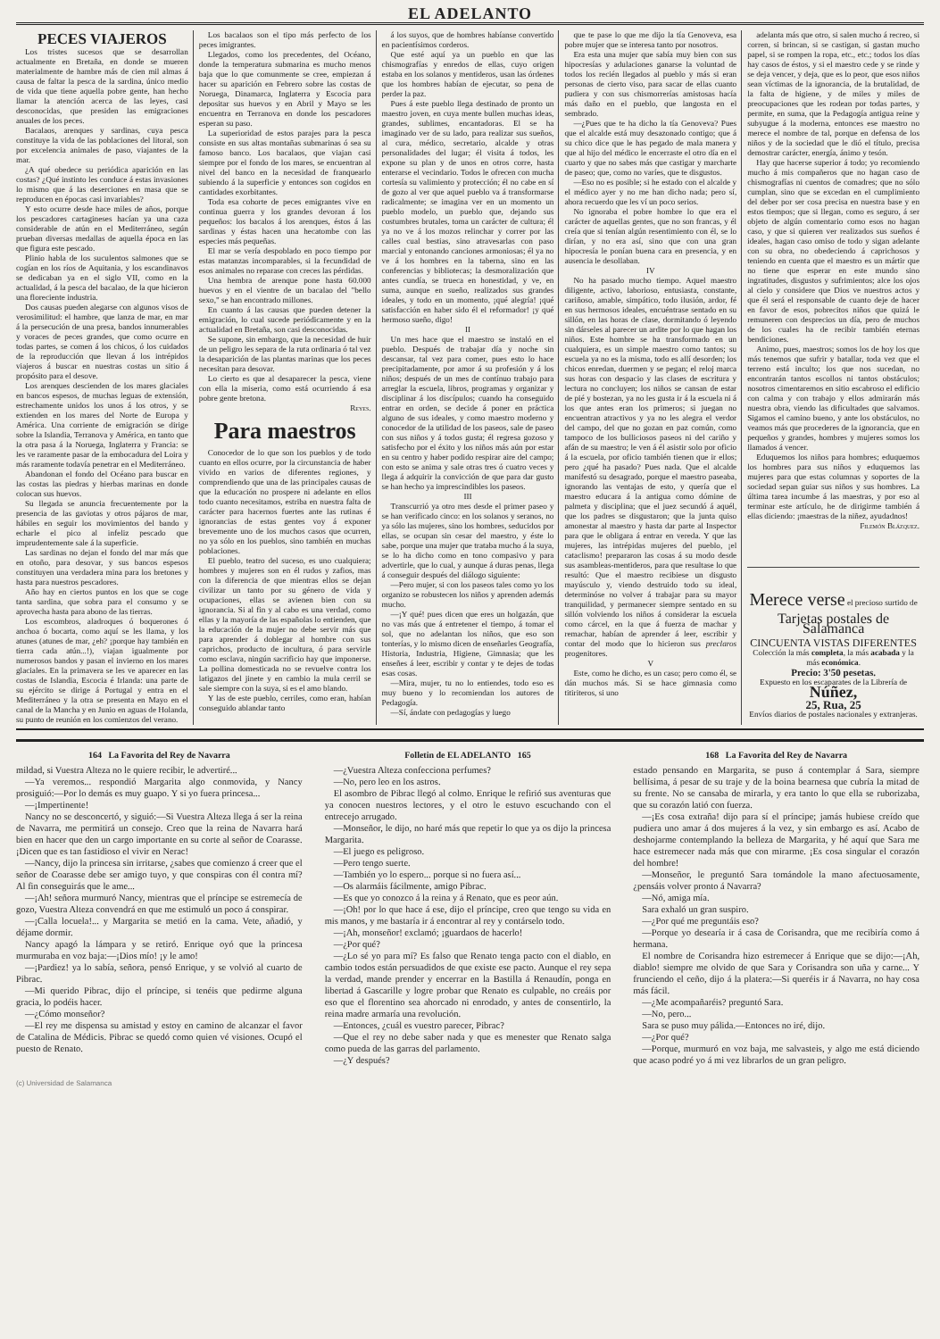EL ADELANTO
PECES VIAJEROS
Los tristes sucesos que se desarrollan actualmente en Bretaña, en donde se mueren materialmente de hambre más de cien mil almas á causa de faltar la pesca de la sardina, único medio de vida que tiene aquella pobre gente, han hecho llamar la atención acerca de las leyes, casi desconocidas, que presiden las emigraciones anuales de los peces.
Bacalaos, arenques y sardinas, cuya pesca constituye la vida de las poblaciones del litoral, son por excelencia animales de paso, viajantes de la mar.
¿A qué obedece su periódica aparición en las costas? ¿Qué instinto les conduce á estas invasiones lo mismo que á las deserciones en masa que se reproducen en épocas casi invariables?
Y esto ocurre desde hace miles de años, porque los pescadores cartagineses hacían ya una caza considerable de atún en el Mediterráneo, según prueban diversas medallas de aquella época en las que figura este pescado.
Plinio habla de los suculentos salmones que se cogían en los ríos de Aquitania, y los escandinavos se dedicaban ya en el siglo VII, como en la actualidad, á la pesca del bacalao, de la que hicieron una floreciente industria.
Dos causas pueden alegarse con algunos visos de verosimilitud: el hambre, que lanza de mar, en mar á la persecución de una presa, bandos innumerables y voraces de peces grandes, que como ocurre en todas partes, se comen á los chicos, ó los cuidados de la reproducción que llevan á los intrépidos viajeros á buscar en nuestras costas un sitio á propósito para el desove.
Los arenques descienden de los mares glaciales en bancos espesos, de muchas leguas de extensión, estrechamente unidos los unos á los otros, y se extienden en los mares del Norte de Europa y América. Una corriente de emigración se dirige sobre la Islandia, Terranova y América, en tanto que la otra pasa á la Noruega, Inglaterra y Francia: se les ve raramente pasar de la embocadura del Loira y más raramente todavía penetrar en el Mediterráneo.
Abandonan el fondo del Océano para buscar en las costas las piedras y hierbas marinas en donde colocan sus huevos.
Su llegada se anuncia frecuentemente por la presencia de las gaviotas y otros pájaros de mar, hábiles en seguir los movimientos del bando y echarle el pico al infeliz pescado que imprudentemente sale á la superficie.
Las sardinas no dejan el fondo del mar más que en otoño, para desovar, y sus bancos espesos constituyen una verdadera mina para los bretones y hasta para nuestros pescadores.
Año hay en ciertos puntos en los que se coge tanta sardina, que sobra para el consumo y se aprovecha hasta para abono de las tierras.
Los escombros, aladroques ó boquerones ó anchoa ó bocarta, como aquí se les llama, y los atunes (atunes de mar, ¿eh? ¡porque hay también en tierra cada atún...!), viajan igualmente por numerosos bandos y pasan el invierno en los mares glaciales. En la primavera se les ve aparecer en las costas de Islandia, Escocia é Irlanda: una parte de su ejército se dirige á Portugal y entra en el Mediterráneo y la otra se presenta en Mayo en el canal de la Mancha y en Junio en aguas de Holanda, su punto de reunión en los comienzos del verano.
Los bacalaos son el tipo más perfecto de los peces imigrantes.
Llegados, como los precedentes, del Océano, donde la temperatura submarina es mucho menos baja que lo que comunmente se cree, empiezan á hacer su aparición en Febrero sobre las costas de Noruega, Dinamarca, Inglaterra y Escocia para depositar sus huevos y en Abril y Mayo se les encuentra en Terranova en donde los pescadores esperan su paso.
La superioridad de estos parajes para la pesca consiste en sus altas montañas submarinas ó sea su famoso banco. Los bacalaos, que viajan casi siempre por el fondo de los mares, se encuentran al nivel del banco en la necesidad de franquearlo subiendo á la superficie y entonces son cogidos en cantidades exorbitantes.
Toda esa cohorte de peces emigrantes vive en continua guerra y los grandes devoran á los pequeños: los bacalos á los arenques, éstos á las sardinas y éstas hacen una hecatombe con las especies más pequeñas.
El mar se vería despoblado en poco tiempo por estas matanzas incomparables, si la fecundidad de esos animales no reparase con creces las pérdidas.
Una hembra de arenque pone hasta 60.000 huevos y en el vientre de un bacalao del "bello sexo," se han encontrado millones.
En cuanto á las causas que pueden detener la emigración, lo cual sucede periódicamente y en la actualidad en Bretaña, son casi desconocidas.
Se supone, sin embargo, que la necesidad de huir de un peligro les separa de la ruta ordinaria ó tal vez la desaparición de las plantas marinas que los peces necesitan para desovar.
Lo cierto es que al desaparecer la pesca, viene con ella la miseria, como está ocurriendo á esa pobre gente bretona.
Reyes.
Para maestros
Conocedor de lo que son los pueblos y de todo cuanto en ellos ocurre, por la circunstancia de haber vivido en varios de diferentes regiones, y comprendiendo que una de las principales causas de que la educación no prospere ni adelante en ellos todo cuanto necesitamos, estriba en nuestra falta de carácter para hacernos fuertes ante las rutinas é ignorancias de estas gentes voy á exponer brevemente uno de los muchos casos que ocurren, no ya sólo en los pueblos, sino también en muchas poblaciones.
El pueblo, teatro del suceso, es uno cualquiera; hombres y mujeres son en él rudos y zafios, mas con la diferencia de que mientras ellos se dejan civilizar un tanto por su género de vida y ocupaciones, ellas se avienen bien con su ignorancia. Si al fin y al cabo es una verdad, como ellas y la mayoría de las españolas lo entienden, que la educación de la mujer no debe servir más que para aprender á doblegar al hombre con sus caprichos, producto de incultura, ó para servirle como esclava, ningún sacrificio hay que imponerse. La pollina domesticada no se revuelve contra los latigazos del jinete y en cambio la mula cerril se sale siempre con la suya, si es el amo blando.
Y las de este pueblo, cerriles, como eran, habían conseguido ablandar tanto
á los suyos, que de hombres habíanse convertido en pacientísimos corderos.
Que esté aquí ya un pueblo en que las chismografías y enredos de ellas, cuyo origen estaba en los solanos y mentideros, usan las órdenes que los hombres habían de ejecutar, so pena de perder la paz.
Pues á este pueblo llega destinado de pronto un maestro joven, en cuya mente bullen muchas ideas, grandes, sublimes, encantadoras. El se ha imaginado ver de su lado, para realizar sus sueños, al cura, médico, secretario, alcalde y otras personalidades del lugar; él visita á todos, les expone su plan y de unos en otros corre, hasta enterarse el vecindario. Todos le ofrecen con mucha cortesía su valimiento y protección; él no cabe en sí de gozo al ver que aquel pueblo va á transformarse radicalmente; se imagina ver en un momento un pueblo modelo, un pueblo que, dejando sus costumbres brutales, toma un carácter de cultura; él ya no ve á los mozos relinchar y correr por las calles cual bestias, sino atravesarlas con paso marcial y entonando canciones armoniosas; él ya no ve á los hombres en la taberna, sino en las conferencias y bibliotecas; la desmoralización que antes cundía, se trueca en honestidad, y ve, en suma, aunque en sueño, realizados sus grandes ideales, y todo en un momento, ¡qué alegría! ¡qué satisfacción en haber sido él el reformador! ¡y qué hermoso sueño, digo!
II
Un mes hace que el maestro se instaló en el pueblo. Después de trabajar día y noche sin descansar, tal vez para comer, pues esto lo hace precipitadamente, por amor á su profesión y á los niños; después de un mes de contínuo trabajo para arreglar la escuela, libros, programas y organizar y disciplinar á los discípulos; cuando ha conseguido entrar en orden, se decide á poner en práctica alguno de sus ideales, y como maestro moderno y conocedor de la utilidad de los paseos, sale de paseo con sus niños y á todos gusta; él regresa gozoso y satisfecho por el éxito y los niños más aún por estar en su centro y haber podido respirar aire del campo; con esto se anima y sale otras tres ó cuatro veces y llega á adquirir la convicción de que para dar gusto se han hecho ya imprescindibles los paseos.
III
Transcurrió ya otro mes desde el primer paseo y se han verificado cinco: en los solanos y seranos, no ya sólo las mujeres, sino los hombres, seducidos por ellas, se ocupan sin cesar del maestro, y éste lo sabe, porque una mujer que trataba mucho á la suya, se lo ha dicho como en tono compasivo y para advertirle, que lo cual, y aunque á duras penas, llega á conseguir después del diálogo siguiente:
—Pero mujer, si con los paseos tales como yo los organizo se robustecen los niños y aprenden además mucho.
—¡Y qué! pues dicen que eres un holgazán, que no vas más que á entretener el tiempo, á tomar el sol, que no adelantan los niños, que eso son tonterías, y lo mismo dicen de enseñarles Geografía, Historia, Industria, Higiene, Gimnasia; que les enseñes á leer, escribir y contar y te dejes de todas esas cosas.
—Mira, mujer, tu no lo entiendes, todo eso es muy bueno y lo recomiendan los autores de Pedagogía.
—Sí, ándate con pedagogías y luego
que te pase lo que me dijo la tía Genoveva, esa pobre mujer que se interesa tanto por nosotros.
Era esta una mujer que sabía muy bien con sus hipocresías y adulaciones ganarse la voluntad de todos los recién llegados al pueblo y más si eran personas de cierto viso, para sacar de ellas cuanto pudiera y con sus chismorrerías amistosas hacía más daño en el pueblo, que langosta en el sembrado.
—¿Pues que te ha dicho la tía Genoveva? Pues que el alcalde está muy desazonado contigo; que á su chico dice que le has pegado de mala manera y que al hijo del médico le encerraste el otro día en el cuarto y que no sabes más que castigar y marcharte de paseo; que, como no varíes, que te disgustos.
—Eso no es posible; si he estado con el alcalde y el médico ayer y no me han dicho nada; pero sí, ahora recuerdo que les ví un poco serios.
No ignoraba el pobre hombre lo que era el carácter de aquellas gentes, que no son francas, y él creía que si tenían algún resentimiento con él, se lo dirían, y no era así, sino que con una gran hipocresía le ponían buena cara en presencia, y en ausencia le desollaban.
IV
No ha pasado mucho tiempo. Aquel maestro diligente, activo, laborioso, entusiasta, constante, cariñoso, amable, simpático, todo ilusión, ardor, fé en sus hermosos ideales, encuéntrase sentado en su sillón, en las horas de clase, dormitando ó leyendo sin dárseles al parecer un ardite por lo que hagan los niños. Este hombre se ha transformado en un cualquiera, es un simple maestro como tantos; su escuela ya no es la misma, todo es allí desorden; los chicos enredan, duermen y se pegan; el reloj marca sus horas con despacio y las clases de escritura y lectura no concluyen; los niños se cansan de estar de pié y bostezan, ya no les gusta ir á la escuela ni á los que antes eran los primeros; si juegan no encuentran atractivos y ya no les alegra el verdor del campo, del que no gozan en paz común, como tampoco de los bulliciosos paseos ni del cariño y afán de su maestro; le ven á él asistir solo por oficio á la escuela, por oficio también tienen que ir ellos; pero ¿qué ha pasado? Pues nada. Que el alcalde manifestó su desagrado, porque el maestro paseaba, ignorando las ventajas de esto, y quería que el maestro educara á la antigua como dómine de palmeta y disciplina; que el juez secundó á aquél, que los padres se disgustaron; que la junta quiso amonestar al maestro y hasta dar parte al Inspector para que le obligara á entrar en vereda. Y que las mujeres, las intrépidas mujeres del pueblo, ¡el cataclismo! prepararon las cosas á su modo desde sus asambleas-mentideros, para que resultase lo que resultó: Que el maestro recibiese un disgusto mayúsculo y, viendo destruido todo su ideal, determinóse no volver á trabajar para su mayor tranquilidad, y permanecer siempre sentado en su sillón volviendo los niños á considerar la escuela como cárcel, en la que á fuerza de machar y remachar, habían de aprender á leer, escribir y contar del modo que lo hicieron sus preclaros progenitores.
V
Este, como he dicho, es un caso; pero como él, se dán muchos más. Si se hace gimnasia como titiriteros, si uno
adelanta más que otro, si salen mucho á recreo, si corren, si brincan, si se castigan, si gastan mucho papel, si se rompen la ropa, etc., etc.; todos los días hay casos de éstos, y si el maestro cede y se rinde y se deja vencer, y deja, que es lo peor, que esos niños sean víctimas de la ignorancia, de la brutalidad, de la falta de higiene, y de miles y miles de preocupaciones que les rodean por todas partes, y permite, en suma, que la Pedagogía antigua reine y subyugue á la moderna, entonces ese maestro no merece el nombre de tal, porque en defensa de los niños y de la sociedad que le dió el título, precisa demostrar carácter, energía, ánimo y tesón.
Hay que hacerse superior á todo; yo recomiendo mucho á mis compañeros que no hagan caso de chismografías ni cuentos de comadres; que no sólo cumplan, sino que se excedan en el cumplimiento del deber por ser cosa precisa en nuestra base y en estos tiempos; que si llegan, como es seguro, á ser objeto de algún comentario como esos no hagan caso, y que si quieren ver realizados sus sueños é ideales, hagan caso omiso de todo y sigan adelante con su obra, no obedeciendo á caprichosos y teniendo en cuenta que el maestro es un mártir que no tiene que esperar en este mundo sino ingratitudes, disgustos y sufrimientos; alce los ojos al cielo y considere que Dios ve nuestros actos y que él será el responsable de cuanto deje de hacer en favor de esos, pobrecitos niños que quizá le remuneren con desprecios un día, pero de muchos de los cuales ha de recibir también eternas bendiciones.
Animo, pues, maestros; somos los de hoy los que más tenemos que sufrir y batallar, toda vez que el terreno está inculto; los que nos sucedan, no encontrarán tantos escollos ni tantos obstáculos; nosotros cimentaremos en sitio escabroso el edificio con calma y con trabajo y ellos admirarán más nuestra obra, viendo las dificultades que salvamos. Sigamos el camino bueno, y ante los obstáculos, no veamos más que procederes de la ignorancia, que en pequeños y grandes, hombres y mujeres somos los llamados á vencer.
Eduquemos los niños para hombres; eduquemos los hombres para sus niños y eduquemos las mujeres para que estas columnas y soportes de la sociedad sepan guiar sus niños y sus hombres. La última tarea incumbe á las maestras, y por eso al terminar este artículo, he de dirigirme también á ellas diciendo: ¡maestras de la niñez, ayudadnos!
Filemón Blázquez.
Merece verse el precioso surtido de
Tarjetas postales de Salamanca
CINCUENTA VISTAS DIFERENTES
Colección la más completa, la más acabada y la más económica.
Precio: 3'50 pesetas.
Expuesto en los escaparates de la Librería de Núñez,
25, Rua, 25
Envíos diarios de postales nacionales y extranjeras.
164 La Favorita del Rey de Navarra
mildad, si Vuestra Alteza no le quiere recibir, le advertiré...
—Ya veremos... respondió Margarita algo conmovida, y Nancy prosiguió:—Por lo demás es muy guapo. Y si yo fuera princesa...
—¡Impertinente!
Nancy no se desconcertó, y siguió:—Si Vuestra Alteza llega á ser la reina de Navarra, me permitirá un consejo. Creo que la reina de Navarra hará bien en hacer que den un cargo importante en su corte al señor de Coarasse. ¡Dicen que es tan fastidioso el vivir en Nerac!
—Nancy, dijo la princesa sin irritarse, ¿sabes que comienzo á creer que el señor de Coarasse debe ser amigo tuyo, y que conspiras con él contra mí? Al fin conseguirás que le ame...
—¡Ah! señora murmuró Nancy, mientras que el príncipe se estremecía de gozo, Vuestra Alteza convendrá en que me estimuló un poco á conspirar.
—¡Calla locuela!... y Margarita se metió en la cama. Vete, añadió, y déjame dormir.
Nancy apagó la lámpara y se retiró. Enrique oyó que la princesa murmuraba en voz baja:—¡Dios mío! ¡y le amo!
—¡Pardiez! ya lo sabía, señora, pensó Enrique, y se volvió al cuarto de Pibrac.
—Mi querido Pibrac, dijo el príncipe, si tenéis que pedirme alguna gracia, lo podéis hacer.
—¿Cómo monseñor?
—El rey me dispensa su amistad y estoy en camino de alcanzar el favor de Catalina de Médicis. Pibrac se quedó como quien vé visiones. Ocupó el puesto de Renato.
Folletin de EL ADELANTO 165
—¿Vuestra Alteza confecciona perfumes?
—No, pero leo en los astros.
El asombro de Pibrac llegó al colmo. Enrique le refirió sus aventuras que ya conocen nuestros lectores, y el otro le estuvo escuchando con el entrecejo arrugado.
—Monseñor, le dijo, no haré más que repetir lo que ya os dijo la princesa Margarita.
—El juego es peligroso.
—Pero tengo suerte.
—También yo lo espero... porque si no fuera así...
—Os alarmáis fácilmente, amigo Pibrac.
—Es que yo conozco á la reina y á Renato, que es peor aún.
—¡Oh! por lo que hace á ese, dijo el príncipe, creo que tengo su vida en mis manos, y me bastaría ir á encontrar al rey y contárselo todo.
—¡Ah, monseñor! exclamó; ¡guardaos de hacerlo!
—¿Por qué?
—¿Lo sé yo para mí? Es falso que Renato tenga pacto con el diablo, en cambio todos están persuadidos de que existe ese pacto. Aunque el rey sepa la verdad, mande prender y encerrar en la Bastilla á Renaudín, ponga en libertad á Gascarille y logre probar que Renato es culpable, no creáis por eso que el florentino sea ahorcado ni enrodado, y antes de consentirlo, la reina madre armaría una revolución.
—Entonces, ¿cuál es vuestro parecer, Pibrac?
—Que el rey no debe saber nada y que es menester que Renato salga como pueda de las garras del parlamento.
—¿Y después?
168 La Favorita del Rey de Navarra
estado pensando en Margarita, se puso á contemplar á Sara, siempre bellísima, á pesar de su traje y de la boina bearnesa que cubría la mitad de su frente. No se cansaba de mirarla, y era tanto lo que ella se ruborizaba, que su corazón latió con fuerza.
—¡Es cosa extraña! dijo para sí el príncipe; jamás hubiese creído que pudiera uno amar á dos mujeres á la vez, y sin embargo es así. Acabo de deshojarme contemplando la belleza de Margarita, y hé aquí que Sara me hace estremecer nada más que con mirarme. ¡Es cosa singular el corazón del hombre!
—Monseñor, le preguntó Sara tomándole la mano afectuosamente, ¿pensáis volver pronto á Navarra?
—Nó, amiga mía.
Sara exhaló un gran suspiro.
—¿Por qué me preguntáis eso?
—Porque yo desearía ir á casa de Corisandra, que me recibiría como á hermana.
El nombre de Corisandra hizo estremecer á Enrique que se dijo:—¡Ah, diablo! siempre me olvido de que Sara y Corisandra son uña y carne... Y frunciendo el ceño, dijo á la platera:—Si queréis ir á Navarra, no hay cosa más fácil.
—¿Me acompañaréis? preguntó Sara.
—No, pero...
Sara se puso muy pálida.—Entonces no iré, dijo.
—¿Por qué?
—Porque, murmuró en voz baja, me salvasteis, y algo me está diciendo que acaso podré yo á mi vez librarlos de un gran peligro.
(c) Universidad de Salamanca